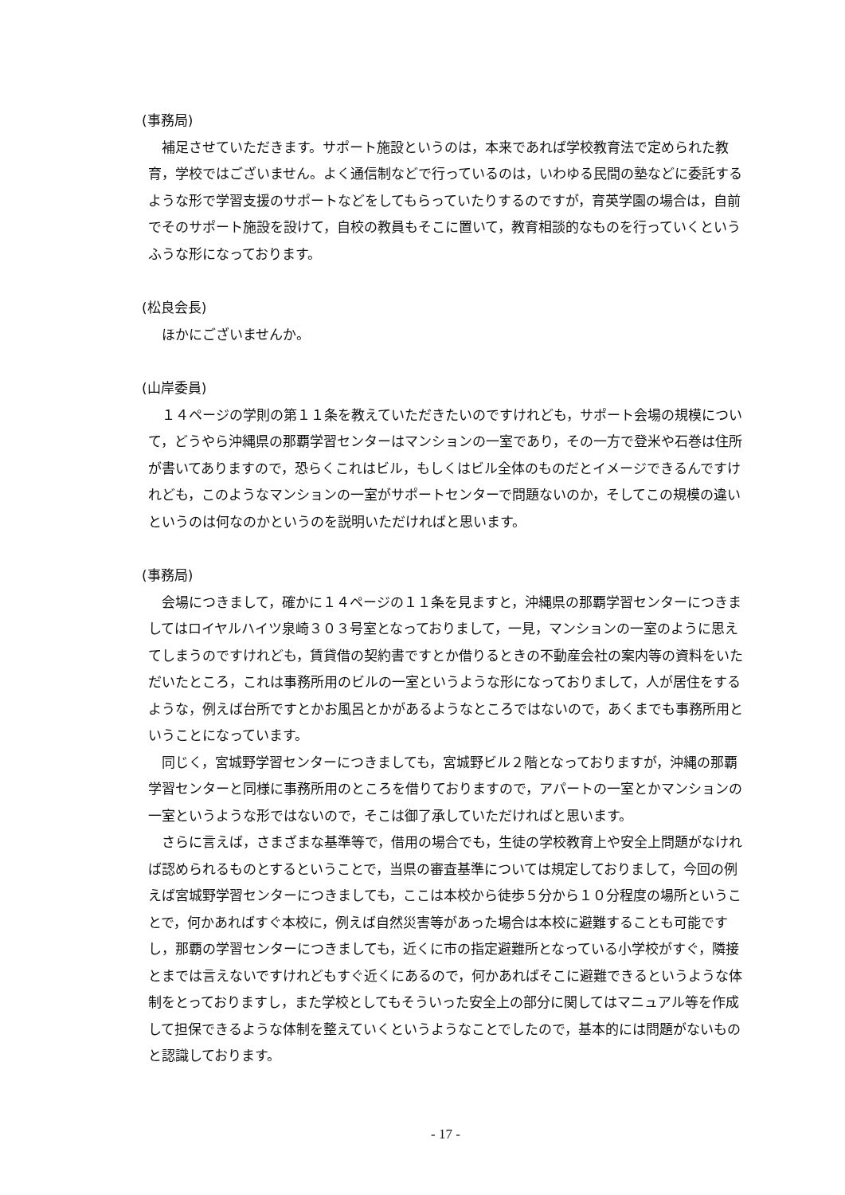(事務局)
補足させていただきます。サポート施設というのは，本来であれば学校教育法で定められた教育，学校ではございません。よく通信制などで行っているのは，いわゆる民間の塾などに委託するような形で学習支援のサポートなどをしてもらっていたりするのですが，育英学園の場合は，自前でそのサポート施設を設けて，自校の教員もそこに置いて，教育相談的なものを行っていくというふうな形になっております。
(松良会長)
ほかにございませんか。
(山岸委員)
１４ページの学則の第１１条を教えていただきたいのですけれども，サポート会場の規模について，どうやら沖縄県の那覇学習センターはマンションの一室であり，その一方で登米や石巻は住所が書いてありますので，恐らくこれはビル，もしくはビル全体のものだとイメージできるんですけれども，このようなマンションの一室がサポートセンターで問題ないのか，そしてこの規模の違いというのは何なのかというのを説明いただければと思います。
(事務局)
会場につきまして，確かに１４ページの１１条を見ますと，沖縄県の那覇学習センターにつきましてはロイヤルハイツ泉崎３０３号室となっておりまして，一見，マンションの一室のように思えてしまうのですけれども，賃貸借の契約書ですとか借りるときの不動産会社の案内等の資料をいただいたところ，これは事務所用のビルの一室というような形になっておりまして，人が居住をするような，例えば台所ですとかお風呂とかがあるようなところではないので，あくまでも事務所用ということになっています。
同じく，宮城野学習センターにつきましても，宮城野ビル２階となっておりますが，沖縄の那覇学習センターと同様に事務所用のところを借りておりますので，アパートの一室とかマンションの一室というような形ではないので，そこは御了承していただければと思います。
さらに言えば，さまざまな基準等で，借用の場合でも，生徒の学校教育上や安全上問題がなければ認められるものとするということで，当県の審査基準については規定しておりまして，今回の例えば宮城野学習センターにつきましても，ここは本校から徒歩５分から１０分程度の場所ということで，何かあればすぐ本校に，例えば自然災害等があった場合は本校に避難することも可能ですし，那覇の学習センターにつきましても，近くに市の指定避難所となっている小学校がすぐ，隣接とまでは言えないですけれどもすぐ近くにあるので，何かあればそこに避難できるというような体制をとっておりますし，また学校としてもそういった安全上の部分に関してはマニュアル等を作成して担保できるような体制を整えていくというようなことでしたので，基本的には問題がないものと認識しております。
- 17 -